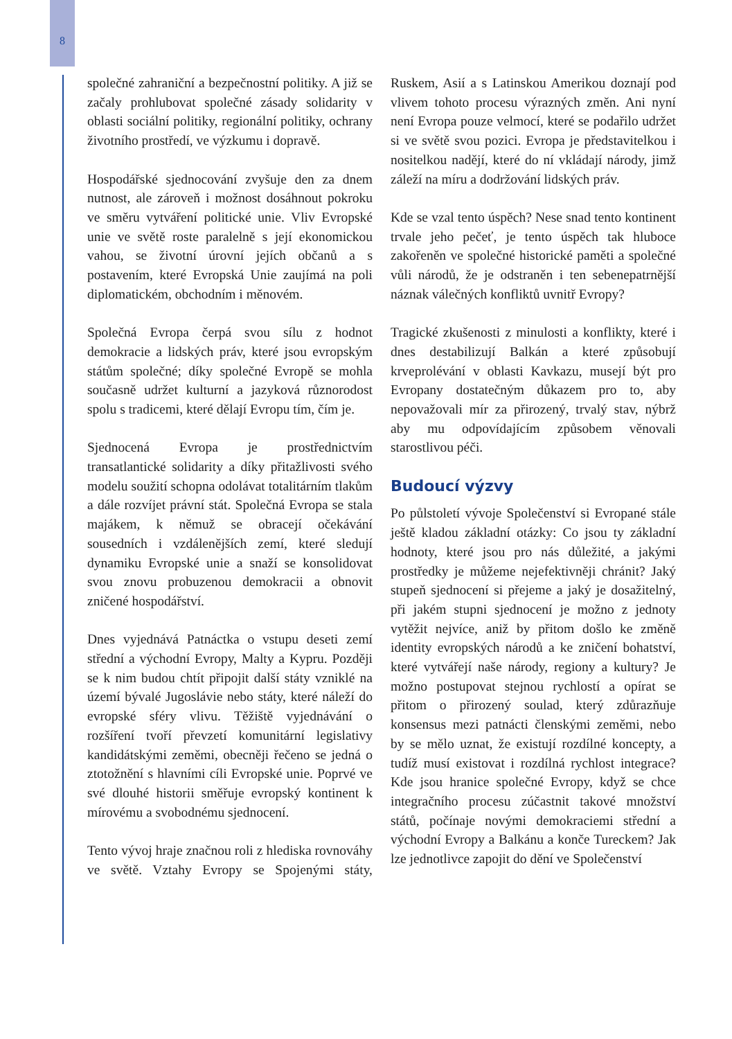8
společné zahraniční a bezpečnostní politiky. A již se začaly prohlubovat společné zásady solidarity v oblasti sociální politiky, regionální politiky, ochrany životního prostředí, ve výzkumu i dopravě.
Hospodářské sjednocování zvyšuje den za dnem nutnost, ale zároveň i možnost dosáhnout pokroku ve směru vytváření politické unie. Vliv Evropské unie ve světě roste paralelně s její ekonomickou vahou, se životní úrovní jejích občanů a s postavením, které Evropská Unie zaujímá na poli diplomatickém, obchodním i měnovém.
Společná Evropa čerpá svou sílu z hodnot demokracie a lidských práv, které jsou evropským státům společné; díky společné Evropě se mohla současně udržet kulturní a jazyková různorodost spolu s tradicemi, které dělají Evropu tím, čím je.
Sjednocená Evropa je prostřednictvím transatlantické solidarity a díky přitažlivosti svého modelu soužití schopna odolávat totalitárním tlakům a dále rozvíjet právní stát. Společná Evropa se stala majákem, k němuž se obracejí očekávání sousedních i vzdálenějších zemí, které sledují dynamiku Evropské unie a snaží se konsolidovat svou znovu probuzenou demokracii a obnovit zničené hospodářství.
Dnes vyjednává Patnáctka o vstupu deseti zemí střední a východní Evropy, Malty a Kypru. Později se k nim budou chtít připojit další státy vzniklé na území bývalé Jugoslávie nebo státy, které náleží do evropské sféry vlivu. Těžiště vyjednávání o rozšíření tvoří převzetí komunitární legislativy kandidátskými zeměmi, obecněji řečeno se jedná o ztotožnění s hlavními cíli Evropské unie. Poprvé ve své dlouhé historii směřuje evropský kontinent k mírovému a svobodnému sjednocení.
Tento vývoj hraje značnou roli z hlediska rovnováhy ve světě. Vztahy Evropy se Spojenými státy, Ruskem, Asií a s Latinskou Amerikou doznají pod vlivem tohoto procesu výrazných změn. Ani nyní není Evropa pouze velmocí, které se podařilo udržet si ve světě svou pozici. Evropa je představitelkou i nositelkou nadějí, které do ní vkládají národy, jimž záleží na míru a dodržování lidských práv.
Kde se vzal tento úspěch? Nese snad tento kontinent trvale jeho pečeť, je tento úspěch tak hluboce zakořeněn ve společné historické paměti a společné vůli národů, že je odstraněn i ten sebenepatrnější náznak válečných konfliktů uvnitř Evropy?
Tragické zkušenosti z minulosti a konflikty, které i dnes destabilizují Balkán a které způsobují krveprolévání v oblasti Kavkazu, musejí být pro Evropany dostatečným důkazem pro to, aby nepovažovali mír za přirozený, trvalý stav, nýbrž aby mu odpovídajícím způsobem věnovali starostlivou péči.
Budoucí výzvy
Po půlstoletí vývoje Společenství si Evropané stále ještě kladou základní otázky: Co jsou ty základní hodnoty, které jsou pro nás důležité, a jakými prostředky je můžeme nejefektivněji chránit? Jaký stupeň sjednocení si přejeme a jaký je dosažitelný, při jakém stupni sjednocení je možno z jednoty vytěžit nejvíce, aniž by přitom došlo ke změně identity evropských národů a ke zničení bohatství, které vytvářejí naše národy, regiony a kultury? Je možno postupovat stejnou rychlostí a opírat se přitom o přirozený soulad, který zdůrazňuje konsensus mezi patnácti členskými zeměmi, nebo by se mělo uznat, že existují rozdílné koncepty, a tudíž musí existovat i rozdílná rychlost integrace? Kde jsou hranice společné Evropy, když se chce integračního procesu zúčastnit takové množství států, počínaje novými demokraciemi střední a východní Evropy a Balkánu a konče Tureckem? Jak lze jednotlivce zapojit do dění ve Společenství